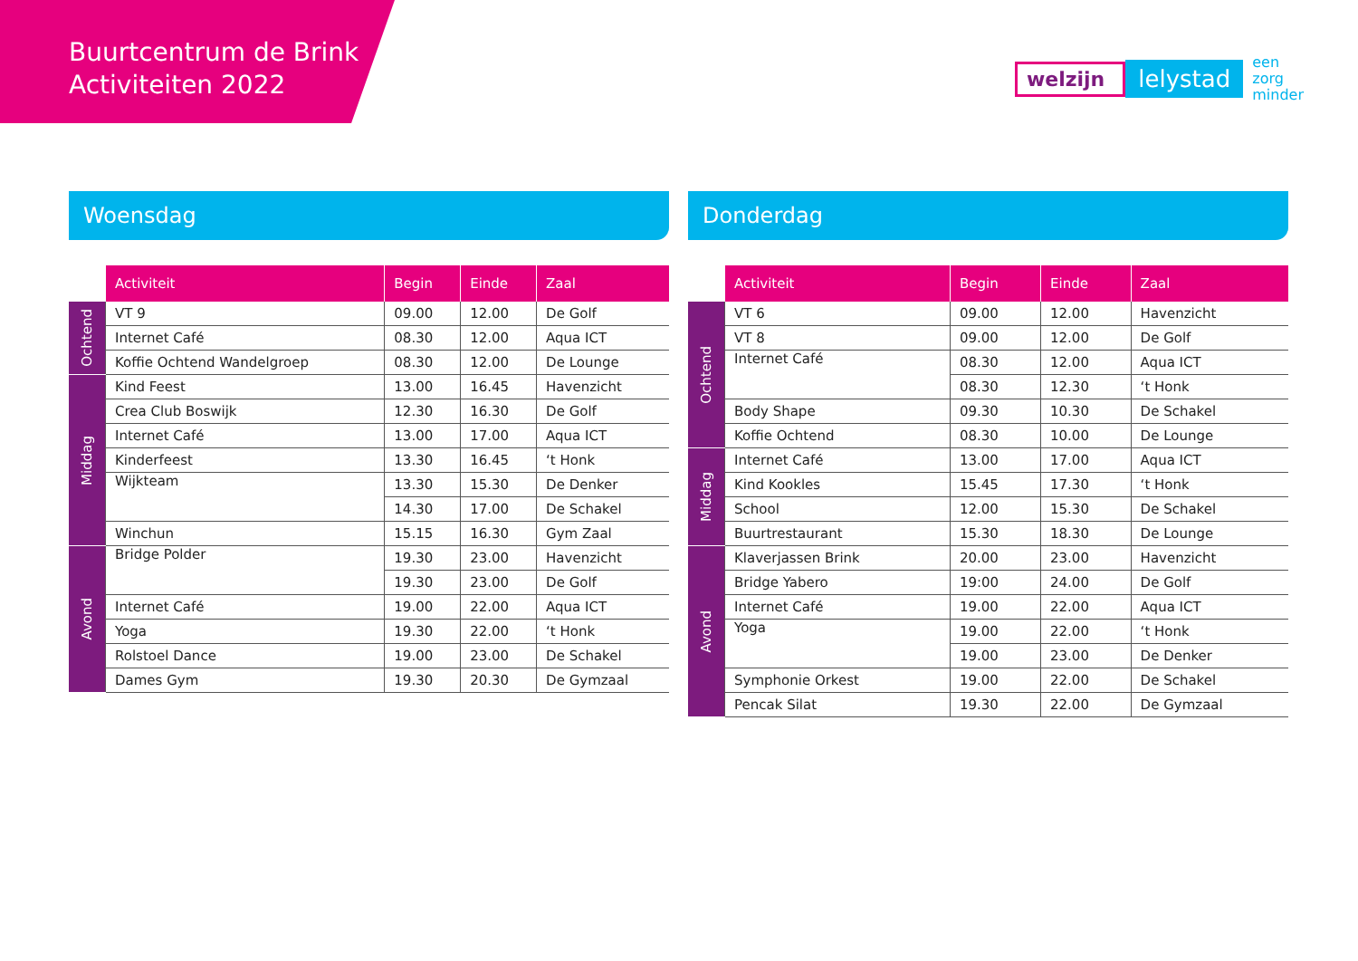Buurtcentrum de Brink
Activiteiten 2022
welzijn lelystad een
zorg
minder
Woensdag
| | Activiteit | Begin | Einde | Zaal |
| --- | --- | --- | --- | --- |
| Ochtend | VT 9 | 09.00 | 12.00 | De Golf |
| | Internet Café | 08.30 | 12.00 | Aqua ICT |
| | Koffie Ochtend Wandelgroep | 08.30 | 12.00 | De Lounge |
| Middag | Kind Feest | 13.00 | 16.45 | Havenzicht |
| | Crea Club Boswijk | 12.30 | 16.30 | De Golf |
| | Internet Café | 13.00 | 17.00 | Aqua ICT |
| | Kinderfeest | 13.30 | 16.45 | ‘t Honk |
| | Wijkteam | 13.30 | 15.30 | De Denker |
| | | 14.30 | 17.00 | De Schakel |
| | Winchun | 15.15 | 16.30 | Gym Zaal |
| Avond | Bridge Polder | 19.30 | 23.00 | Havenzicht |
| | | 19.30 | 23.00 | De Golf |
| | Internet Café | 19.00 | 22.00 | Aqua ICT |
| | Yoga | 19.30 | 22.00 | ‘t Honk |
| | Rolstoel Dance | 19.00 | 23.00 | De Schakel |
| | Dames Gym | 19.30 | 20.30 | De Gymzaal |
Donderdag
| | Activiteit | Begin | Einde | Zaal |
| --- | --- | --- | --- | --- |
| Ochtend | VT 6 | 09.00 | 12.00 | Havenzicht |
| | VT 8 | 09.00 | 12.00 | De Golf |
| | Internet Café | 08.30 | 12.00 | Aqua ICT |
| | | 08.30 | 12.30 | ‘t Honk |
| | Body Shape | 09.30 | 10.30 | De Schakel |
| | Koffie Ochtend | 08.30 | 10.00 | De Lounge |
| Middag | Internet Café | 13.00 | 17.00 | Aqua ICT |
| | Kind Kookles | 15.45 | 17.30 | ‘t Honk |
| | School | 12.00 | 15.30 | De Schakel |
| | Buurtrestaurant | 15.30 | 18.30 | De Lounge |
| Avond | Klaverjassen Brink | 20.00 | 23.00 | Havenzicht |
| | Bridge Yabero | 19:00 | 24.00 | De Golf |
| | Internet Café | 19.00 | 22.00 | Aqua ICT |
| | Yoga | 19.00 | 22.00 | ‘t Honk |
| | | 19.00 | 23.00 | De Denker |
| | Symphonie Orkest | 19.00 | 22.00 | De Schakel |
| | Pencak Silat | 19.30 | 22.00 | De Gymzaal |